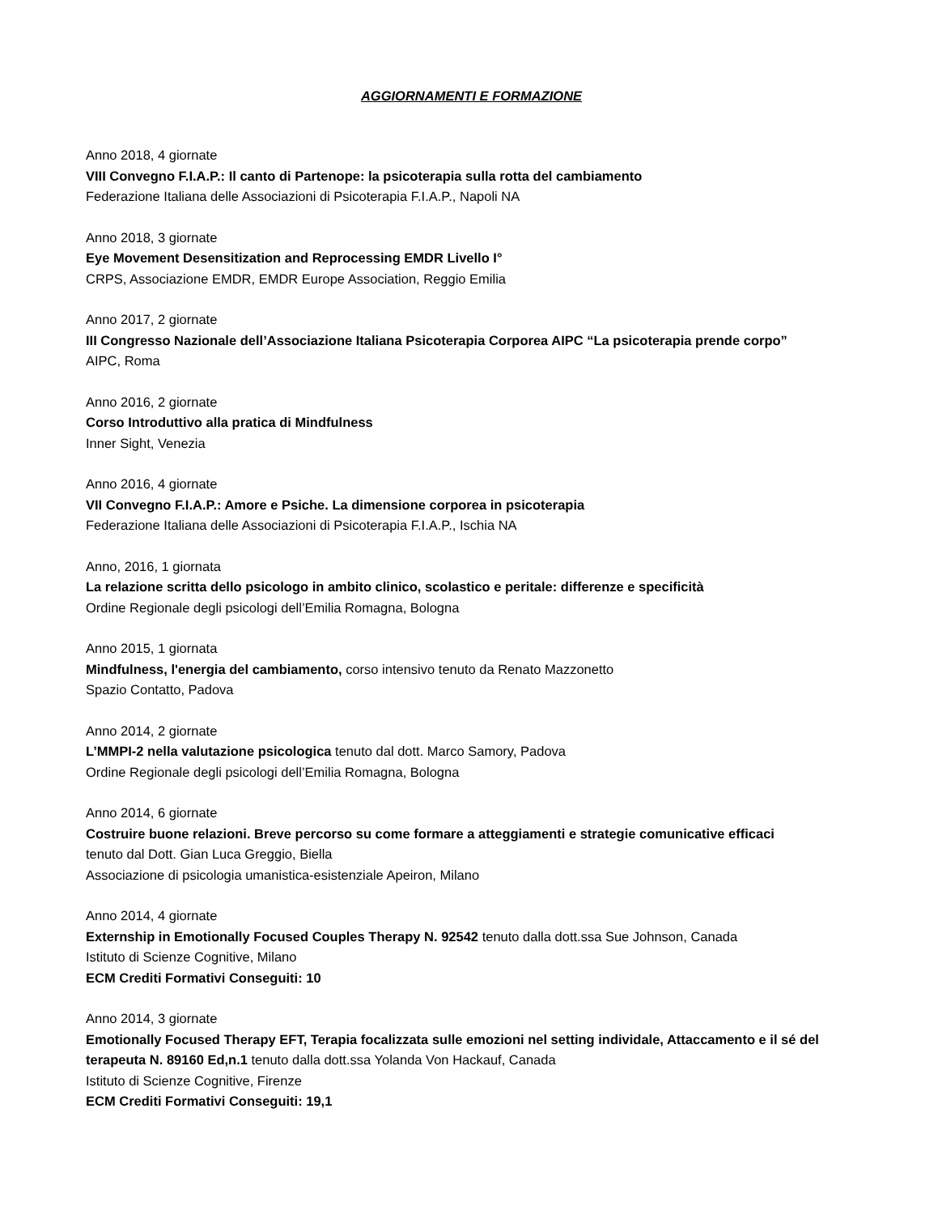AGGIORNAMENTI E FORMAZIONE
Anno 2018, 4 giornate
VIII Convegno F.I.A.P.: Il canto di Partenope: la psicoterapia sulla rotta del cambiamento
Federazione Italiana delle Associazioni di Psicoterapia F.I.A.P., Napoli NA
Anno 2018, 3 giornate
Eye Movement Desensitization and Reprocessing EMDR Livello I°
CRPS, Associazione EMDR, EMDR Europe Association, Reggio Emilia
Anno 2017, 2 giornate
III Congresso Nazionale dell’Associazione Italiana Psicoterapia Corporea AIPC “La psicoterapia prende corpo”
AIPC, Roma
Anno 2016, 2 giornate
Corso Introduttivo alla pratica di Mindfulness
Inner Sight, Venezia
Anno 2016, 4 giornate
VII Convegno F.I.A.P.: Amore e Psiche. La dimensione corporea in psicoterapia
Federazione Italiana delle Associazioni di Psicoterapia F.I.A.P., Ischia NA
Anno, 2016, 1 giornata
La relazione scritta dello psicologo in ambito clinico, scolastico e peritale: differenze e specificità
Ordine Regionale degli psicologi dell’Emilia Romagna, Bologna
Anno 2015, 1 giornata
Mindfulness, l'energia del cambiamento, corso intensivo tenuto da Renato Mazzonetto
Spazio Contatto, Padova
Anno 2014, 2 giornate
L’MMPI-2 nella valutazione psicologica tenuto dal dott. Marco Samory, Padova
Ordine Regionale degli psicologi dell’Emilia Romagna, Bologna
Anno 2014, 6 giornate
Costruire buone relazioni. Breve percorso su come formare a atteggiamenti e strategie comunicative efficaci
tenuto dal Dott. Gian Luca Greggio, Biella
Associazione di psicologia umanistica-esistenziale Apeiron, Milano
Anno 2014, 4 giornate
Externship in Emotionally Focused Couples Therapy N. 92542 tenuto dalla dott.ssa Sue Johnson, Canada
Istituto di Scienze Cognitive, Milano
ECM Crediti Formativi Conseguiti: 10
Anno 2014, 3 giornate
Emotionally Focused Therapy EFT, Terapia focalizzata sulle emozioni nel setting individale, Attaccamento e il sé del terapeuta N. 89160 Ed,n.1 tenuto dalla dott.ssa Yolanda Von Hackauf, Canada
Istituto di Scienze Cognitive, Firenze
ECM Crediti Formativi Conseguiti: 19,1